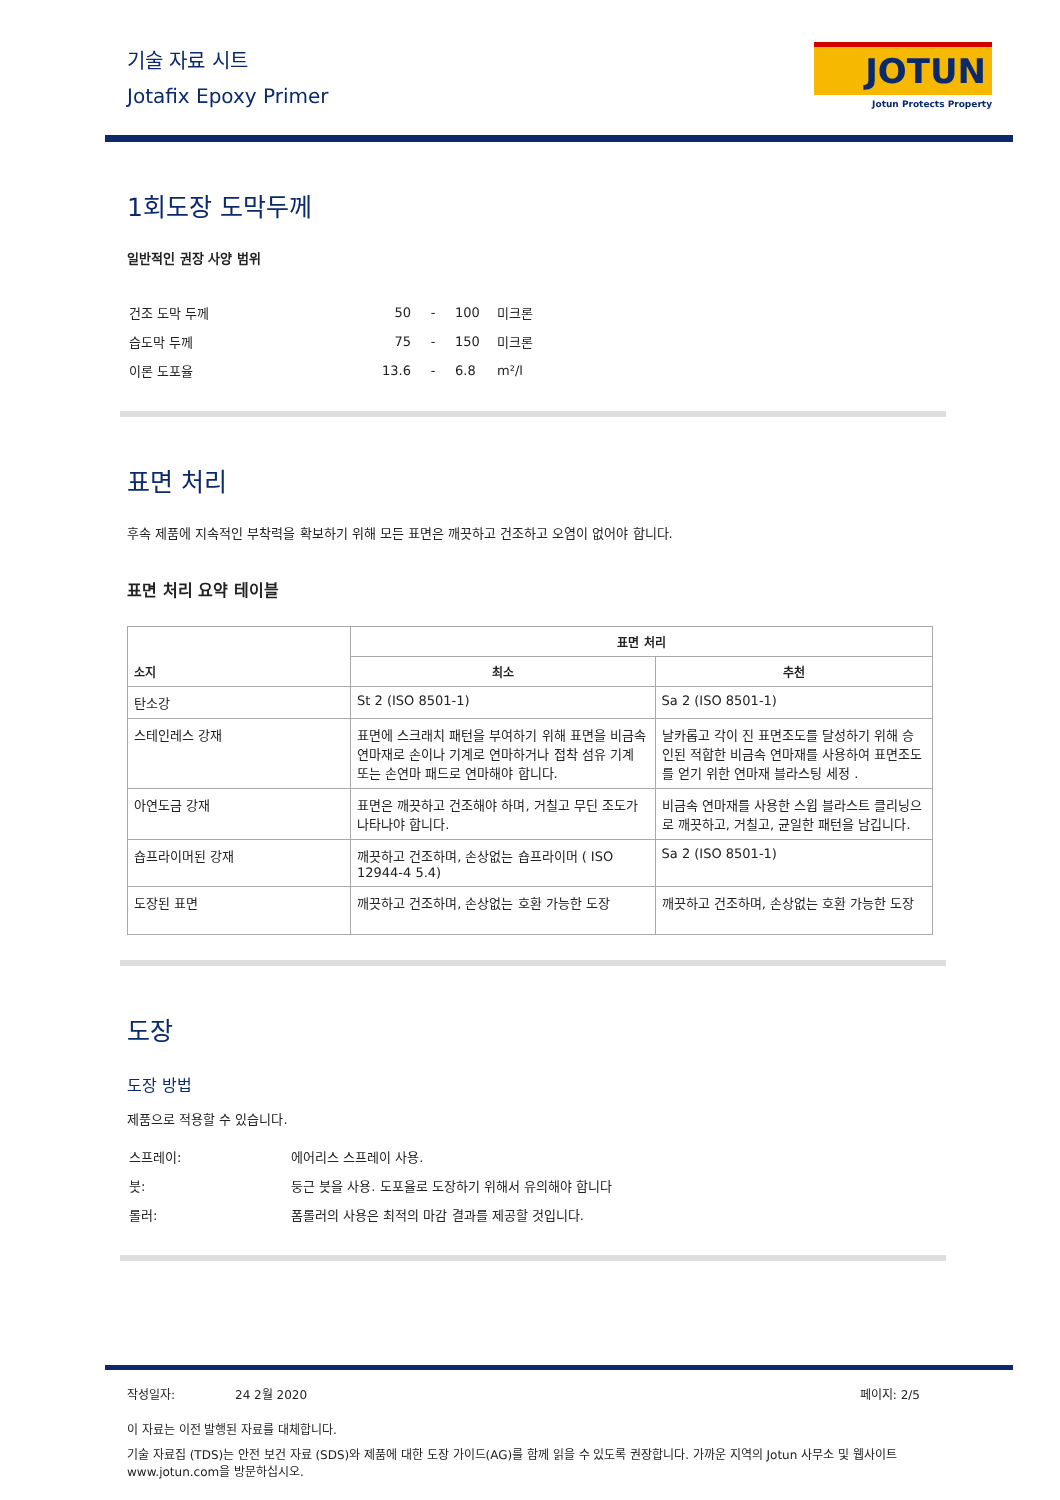기술 자료 시트
Jotafix Epoxy Primer
JOTUN
Jotun Protects Property
1회도장 도막두께
일반적인 권장 사양 범위
| 건조 도막 두께 | 50 | - | 100 | 미크론 |
| 습도막 두께 | 75 | - | 150 | 미크론 |
| 이론 도포율 | 13.6 | - | 6.8 | m²/l |
표면 처리
후속 제품에 지속적인 부착력을 확보하기 위해 모든 표면은 깨끗하고 건조하고 오염이 없어야 합니다.
표면 처리 요약 테이블
| 소지 | 표면 처리 | |
| --- | --- | --- |
| | 최소 | 추천 |
| 탄소강 | St 2 (ISO 8501-1) | Sa 2 (ISO 8501-1) |
| 스테인레스 강재 | 표면에 스크래치 패턴을 부여하기 위해 표면을 비금속 연마재로 손이나 기계로 연마하거나 접착 섬유 기계 또는 손연마 패드로 연마해야 합니다. | 날카롭고 각이 진 표면조도를 달성하기 위해 승인된 적합한 비금속 연마재를 사용하여 표면조도를 얻기 위한 연마재 블라스팅 세정 . |
| 아연도금 강재 | 표면은 깨끗하고 건조해야 하며, 거칠고 무딘 조도가 나타나야 합니다. | 비금속 연마재를 사용한 스윕 블라스트 클리닝으로 깨끗하고, 거칠고, 균일한 패턴을 남깁니다. |
| 숍프라이머된 강재 | 깨끗하고 건조하며, 손상없는 숍프라이머 ( ISO 12944-4 5.4) | Sa 2 (ISO 8501-1) |
| 도장된 표면 | 깨끗하고 건조하며, 손상없는 호환 가능한 도장 | 깨끗하고 건조하며, 손상없는 호환 가능한 도장 |
도장
도장 방법
제품으로 적용할 수 있습니다.
| 스프레이: | 에어리스 스프레이 사용. |
| 붓: | 둥근 붓을 사용. 도포율로 도장하기 위해서 유의해야 합니다 |
| 롤러: | 폼롤러의 사용은 최적의 마감 결과를 제공할 것입니다. |
작성일자: 24 2월 2020 페이지: 2/5
이 자료는 이전 발행된 자료를 대체합니다.
기술 자료집 (TDS)는 안전 보건 자료 (SDS)와 제품에 대한 도장 가이드(AG)를 함께 읽을 수 있도록 권장합니다. 가까운 지역의 Jotun 사무소 및 웹사이트 www.jotun.com을 방문하십시오.